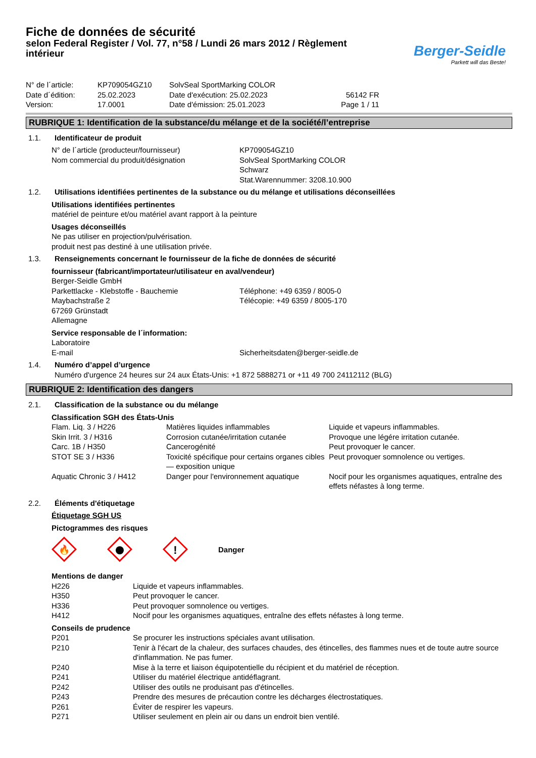Fiche de données de sécurité
selon Federal Register / Vol. 77, n°58 / Lundi 26 mars 2012 / Règlement intérieur
Berger-Seidle
Parkett will das Beste!
| N° de l´article: | KP709054GZ10 | SolvSeal SportMarking COLOR | |
| Date d´édition: | 25.02.2023 | Date d'exécution: 25.02.2023 | 56142 FR |
| Version: | 17.0001 | Date d'émission: 25.01.2023 | Page 1 / 11 |
RUBRIQUE 1: Identification de la substance/du mélange et de la société/l’entreprise
| 1.1. | Identificateur de produit |
| N° de l´article (producteur/fournisseur) | KP709054GZ10 |
| Nom commercial du produit/désignation | SolvSeal SportMarking COLOR Schwarz Stat.Warennummer: 3208.10.900 |
| 1.2. | Utilisations identifiées pertinentes de la substance ou du mélange et utilisations déconseillées |
Utilisations identifiées pertinentes
matériel de peinture et/ou matériel avant rapport à la peinture
Usages déconseillés
Ne pas utiliser en projection/pulvérisation.
produit nest pas destiné à une utilisation privée.
| 1.3. | Renseignements concernant le fournisseur de la fiche de données de sécurité |
fournisseur (fabricant/importateur/utilisateur en aval/vendeur)
| Berger-Seidle GmbH Parkettlacke - Klebstoffe - Bauchemie Maybachstraße 2 67269 Grünstadt Allemagne | Téléphone: +49 6359 / 8005-0 Télécopie: +49 6359 / 8005-170 |
Service responsable de l´information:
| Laboratoire E-mail | Sicherheitsdaten@berger-seidle.de |
| 1.4. | Numéro d’appel d’urgence Numéro d'urgence 24 heures sur 24 aux États-Unis: +1 872 5888271 or +11 49 700 24112112 (BLG) |
RUBRIQUE 2: Identification des dangers
| 2.1. | Classification de la substance ou du mélange |
Classification SGH des États-Unis
| Flam. Liq. 3 / H226 | Matières liquides inflammables | Liquide et vapeurs inflammables. |
| Skin Irrit. 3 / H316 | Corrosion cutanée/irritation cutanée | Provoque une légére irritation cutanée. |
| Carc. 1B / H350 | Cancerogénité | Peut provoquer le cancer. |
| STOT SE 3 / H336 | Toxicité spécifique pour certains organes cibles — exposition unique | Peut provoquer somnolence ou vertiges. |
| Aquatic Chronic 3 / H412 | Danger pour l'environnement aquatique | Nocif pour les organismes aquatiques, entraîne des effets néfastes à long terme. |
| 2.2. | Éléments d'étiquetage |
Étiquetage SGH US
Pictogrammes des risques
🔥
!
Danger
Mentions de danger
| H226 | Liquide et vapeurs inflammables. |
| H350 | Peut provoquer le cancer. |
| H336 | Peut provoquer somnolence ou vertiges. |
| H412 | Nocif pour les organismes aquatiques, entraîne des effets néfastes à long terme. |
Conseils de prudence
| P201 | Se procurer les instructions spéciales avant utilisation. |
| P210 | Tenir à l'écart de la chaleur, des surfaces chaudes, des étincelles, des flammes nues et de toute autre source d'inflammation. Ne pas fumer. |
| P240 | Mise à la terre et liaison équipotentielle du récipient et du matériel de réception. |
| P241 | Utiliser du matériel électrique antidéflagrant. |
| P242 | Utiliser des outils ne produisant pas d'étincelles. |
| P243 | Prendre des mesures de précaution contre les décharges électrostatiques. |
| P261 | Éviter de respirer les vapeurs. |
| P271 | Utiliser seulement en plein air ou dans un endroit bien ventilé. |